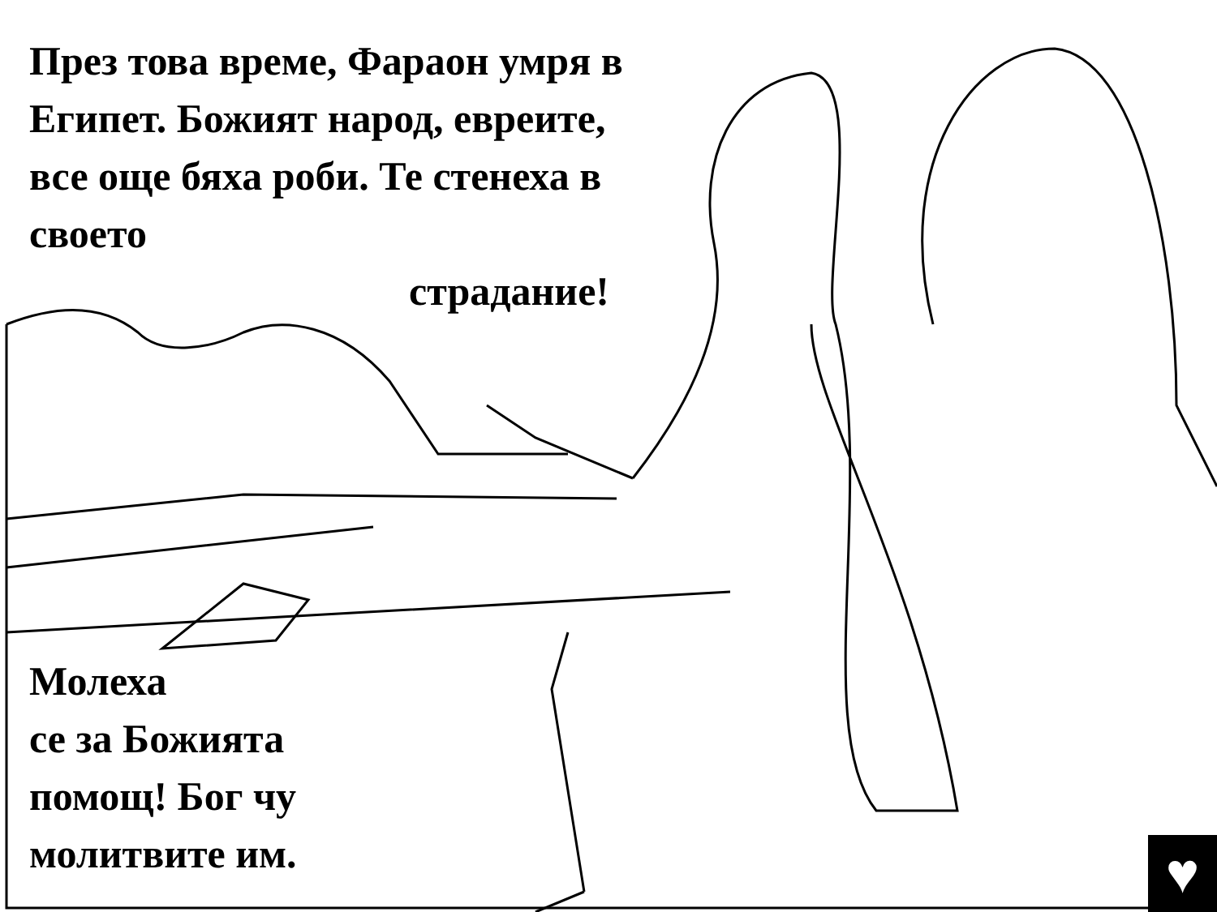През това време, Фараон умря в Египет. Божият народ, евреите, все още бяха роби. Те стенеха в своето
страдание!
Молеха
се за Божията
помощ! Бог чу
молитвите им.
♥